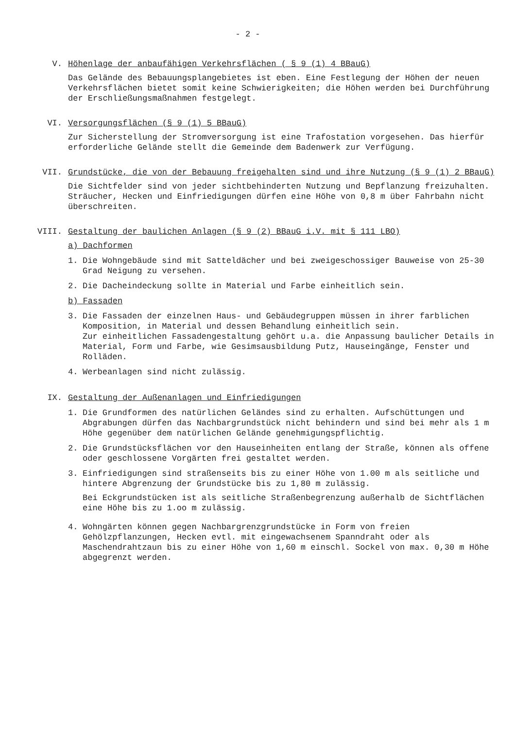- 2 -
V. Höhenlage der anbaufähigen Verkehrsflächen ( § 9 (1) 4 BBauG)
Das Gelände des Bebauungsplangebietes ist eben. Eine Festlegung der Höhen der neuen Verkehrsflächen bietet somit keine Schwierigkeiten; die Höhen werden bei Durchführung der Erschließungsmaßnahmen festgelegt.
VI. Versorgungsflächen (§ 9 (1) 5 BBauG)
Zur Sicherstellung der Stromversorgung ist eine Trafostation vorgesehen. Das hierfür erforderliche Gelände stellt die Gemeinde dem Badenwerk zur Verfügung.
VII. Grundstücke, die von der Bebauung freigehalten sind und ihre Nutzung (§ 9 (1) 2 BBauG)
Die Sichtfelder sind von jeder sichtbehinderten Nutzung und Bepflanzung freizuhalten. Sträucher, Hecken und Einfriedigungen dürfen eine Höhe von 0,8 m über Fahrbahn nicht überschreiten.
VIII. Gestaltung der baulichen Anlagen (§ 9 (2) BBauG i.V. mit § 111 LBO)
a) Dachformen
1. Die Wohngebäude sind mit Satteldächer und bei zweigeschossiger Bauweise von 25-30 Grad Neigung zu versehen.
2. Die Dacheindeckung sollte in Material und Farbe einheitlich sein.
b) Fassaden
3. Die Fassaden der einzelnen Haus- und Gebäudegruppen müssen in ihrer farblichen Komposition, in Material und dessen Behandlung einheitlich sein.
Zur einheitlichen Fassadengestaltung gehört u.a. die Anpassung baulicher Details in Material, Form und Farbe, wie Gesimsausbildung Putz, Hauseingänge, Fenster und Rolläden.
4. Werbeanlagen sind nicht zulässig.
IX. Gestaltung der Außenanlagen und Einfriedigungen
1. Die Grundformen des natürlichen Geländes sind zu erhalten. Aufschüttungen und Abgrabungen dürfen das Nachbargrundstück nicht behindern und sind bei mehr als 1 m Höhe gegenüber dem natürlichen Gelände genehmigungspflichtig.
2. Die Grundstücksflächen vor den Hauseinheiten entlang der Straße, können als offene oder geschlossene Vorgärten frei gestaltet werden.
3. Einfriedigungen sind straßenseits bis zu einer Höhe von 1.00 m als seitliche und hintere Abgrenzung der Grundstücke bis zu 1,80 m zulässig.
Bei Eckgrundstücken ist als seitliche Straßenbegrenzung außerhalb de Sichtflächen eine Höhe bis zu 1.oo m zulässig.
4. Wohngärten können gegen Nachbargrenzgrundstücke in Form von freien Gehölzpflanzungen, Hecken evtl. mit eingewachsenem Spanndraht oder als Maschendrahtzaun bis zu einer Höhe von 1,60 m einschl. Sockel von max. 0,30 m Höhe abgegrenzt werden.